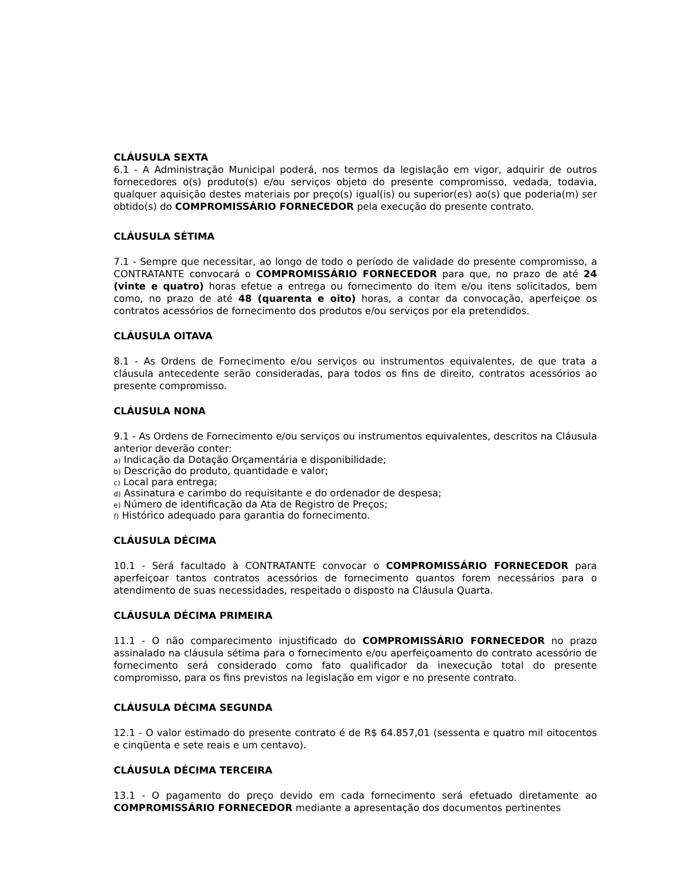CLÁUSULA SEXTA
6.1 - A Administração Municipal poderá, nos termos da legislação em vigor, adquirir de outros fornecedores o(s) produto(s) e/ou serviços objeto do presente compromisso, vedada, todavia, qualquer aquisição destes materiais por preço(s) igual(is) ou superior(es) ao(s) que poderia(m) ser obtido(s) do COMPROMISSÁRIO FORNECEDOR pela execução do presente contrato.
CLÁUSULA SÉTIMA
7.1 - Sempre que necessitar, ao longo de todo o período de validade do presente compromisso, a CONTRATANTE convocará o COMPROMISSÁRIO FORNECEDOR para que, no prazo de até 24 (vinte e quatro) horas efetue a entrega ou fornecimento do item e/ou itens solicitados, bem como, no prazo de até 48 (quarenta e oito) horas, a contar da convocação, aperfeiçoe os contratos acessórios de fornecimento dos produtos e/ou serviços por ela pretendidos.
CLÁUSULA OITAVA
8.1 - As Ordens de Fornecimento e/ou serviços ou instrumentos equivalentes, de que trata a cláusula antecedente serão consideradas, para todos os fins de direito, contratos acessórios ao presente compromisso.
CLÁUSULA NONA
9.1 - As Ordens de Fornecimento e/ou serviços ou instrumentos equivalentes, descritos na Cláusula anterior deverão conter:
a) Indicação da Dotação Orçamentária e disponibilidade;
b) Descrição do produto, quantidade e valor;
c) Local para entrega;
d) Assinatura e carimbo do requisitante e do ordenador de despesa;
e) Número de identificação da Ata de Registro de Preços;
f) Histórico adequado para garantia do fornecimento.
CLÁUSULA DÉCIMA
10.1 - Será facultado à CONTRATANTE convocar o COMPROMISSÁRIO FORNECEDOR para aperfeiçoar tantos contratos acessórios de fornecimento quantos forem necessários para o atendimento de suas necessidades, respeitado o disposto na Cláusula Quarta.
CLÁUSULA DÉCIMA PRIMEIRA
11.1 - O não comparecimento injustificado do COMPROMISSÁRIO FORNECEDOR no prazo assinalado na cláusula sétima para o fornecimento e/ou aperfeiçoamento do contrato acessório de fornecimento será considerado como fato qualificador da inexecução total do presente compromisso, para os fins previstos na legislação em vigor e no presente contrato.
CLÁUSULA DÉCIMA SEGUNDA
12.1 - O valor estimado do presente contrato é de R$ 64.857,01 (sessenta e quatro mil oitocentos e cinqüenta e sete reais e um centavo).
CLÁUSULA DÉCIMA TERCEIRA
13.1 - O pagamento do preço devido em cada fornecimento será efetuado diretamente ao COMPROMISSÁRIO FORNECEDOR mediante a apresentação dos documentos pertinentes